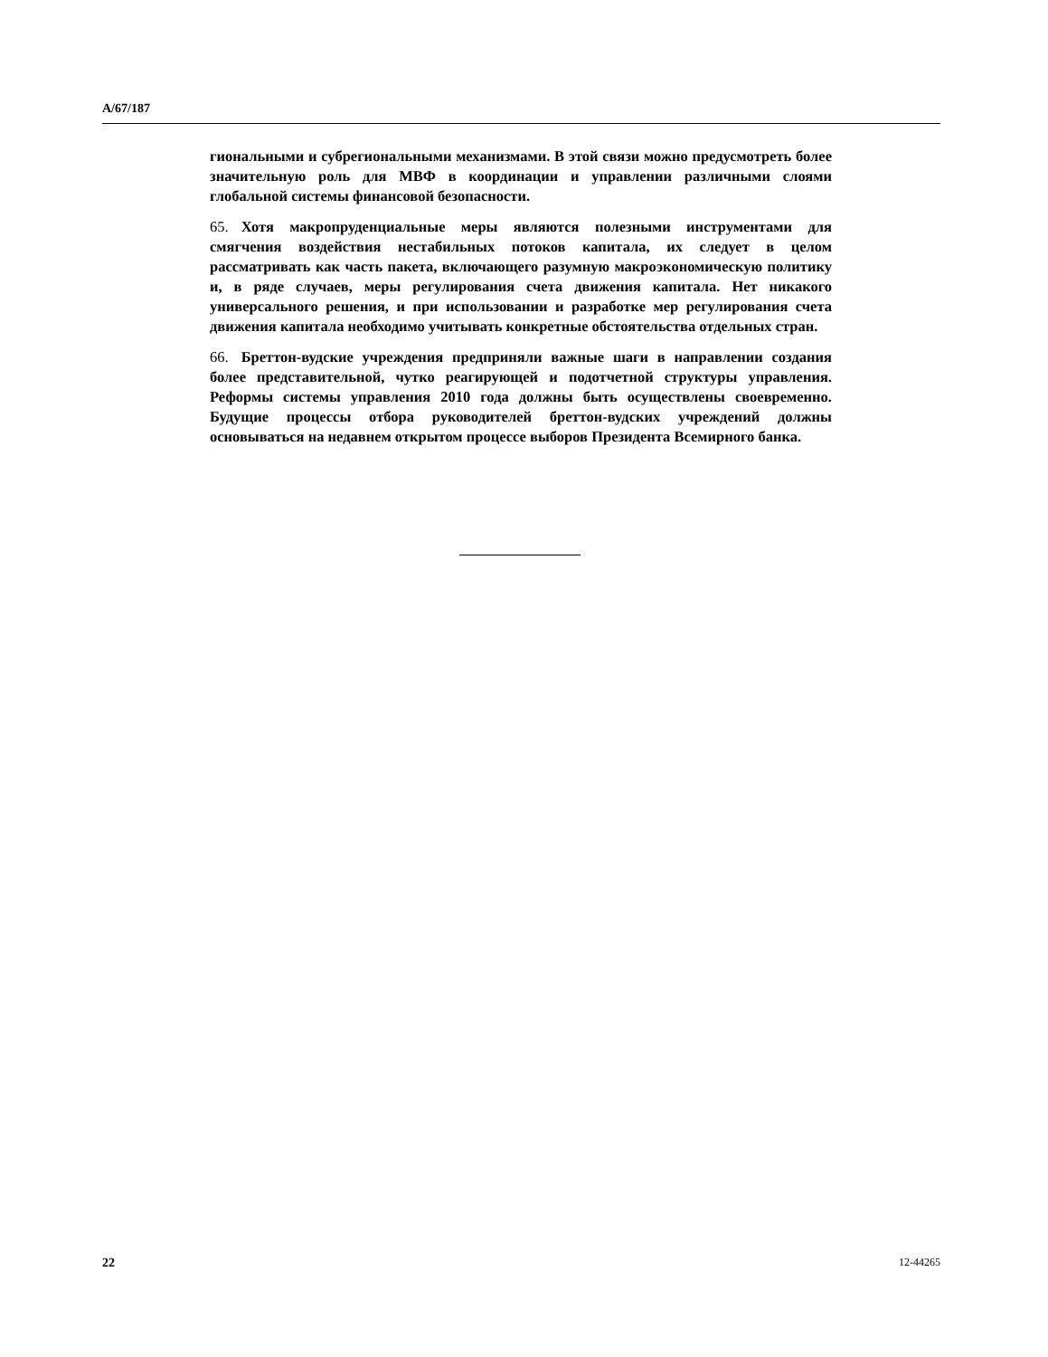A/67/187
гиональными и субрегиональными механизмами. В этой связи можно предусмотреть более значительную роль для МВФ в координации и управлении различными слоями глобальной системы финансовой безопасности.
65. Хотя макропруденциальные меры являются полезными инструментами для смягчения воздействия нестабильных потоков капитала, их следует в целом рассматривать как часть пакета, включающего разумную макроэкономическую политику и, в ряде случаев, меры регулирования счета движения капитала. Нет никакого универсального решения, и при использовании и разработке мер регулирования счета движения капитала необходимо учитывать конкретные обстоятельства отдельных стран.
66. Бреттон-вудские учреждения предприняли важные шаги в направлении создания более представительной, чутко реагирующей и подотчетной структуры управления. Реформы системы управления 2010 года должны быть осуществлены своевременно. Будущие процессы отбора руководителей бреттон-вудских учреждений должны основываться на недавнем открытом процессе выборов Президента Всемирного банка.
22 12-44265